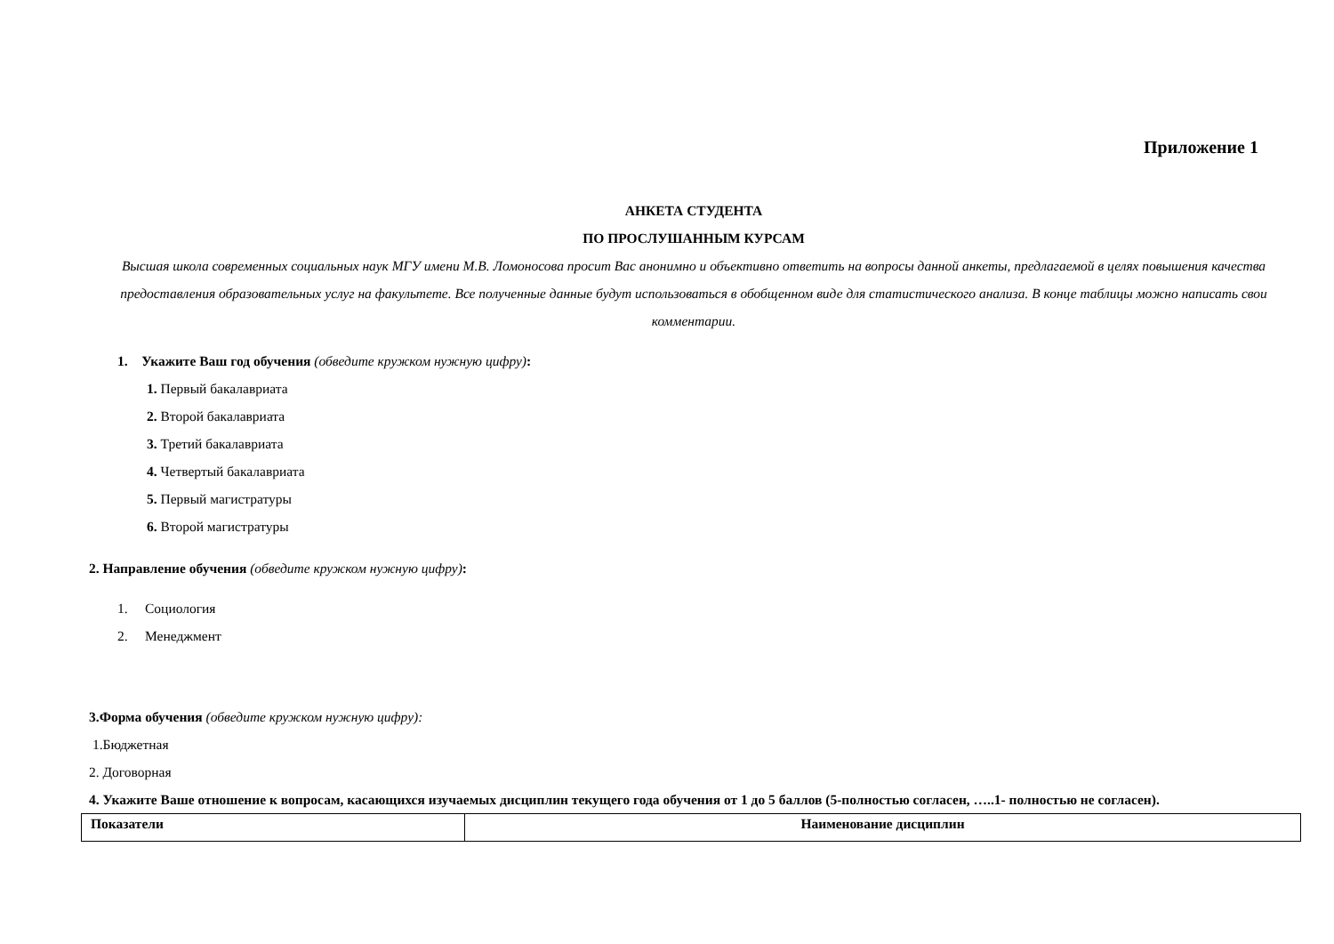Приложение 1
АНКЕТА СТУДЕНТА
ПО ПРОСЛУШАННЫМ КУРСАМ
Высшая школа современных социальных наук МГУ имени М.В. Ломоносова просит Вас анонимно и объективно ответить на вопросы данной анкеты, предлагаемой в целях повышения качества предоставления образовательных услуг на факультете. Все полученные данные будут использоваться в обобщенном виде для статистического анализа. В конце таблицы можно написать свои комментарии.
1. Укажите Ваш год обучения (обведите кружком нужную цифру):
1. Первый бакалавриата
2. Второй бакалавриата
3. Третий бакалавриата
4. Четвертый бакалавриата
5. Первый магистратуры
6. Второй магистратуры
2. Направление обучения (обведите кружком нужную цифру):
1. Социология
2. Менеджмент
3.Форма обучения (обведите кружком нужную цифру):
1.Бюджетная
2. Договорная
4. Укажите Ваше отношение к вопросам, касающихся изучаемых дисциплин текущего года обучения от 1 до 5 баллов (5-полностью согласен, …..1- полностью не согласен).
| Показатели | Наименование дисциплин |
| --- | --- |